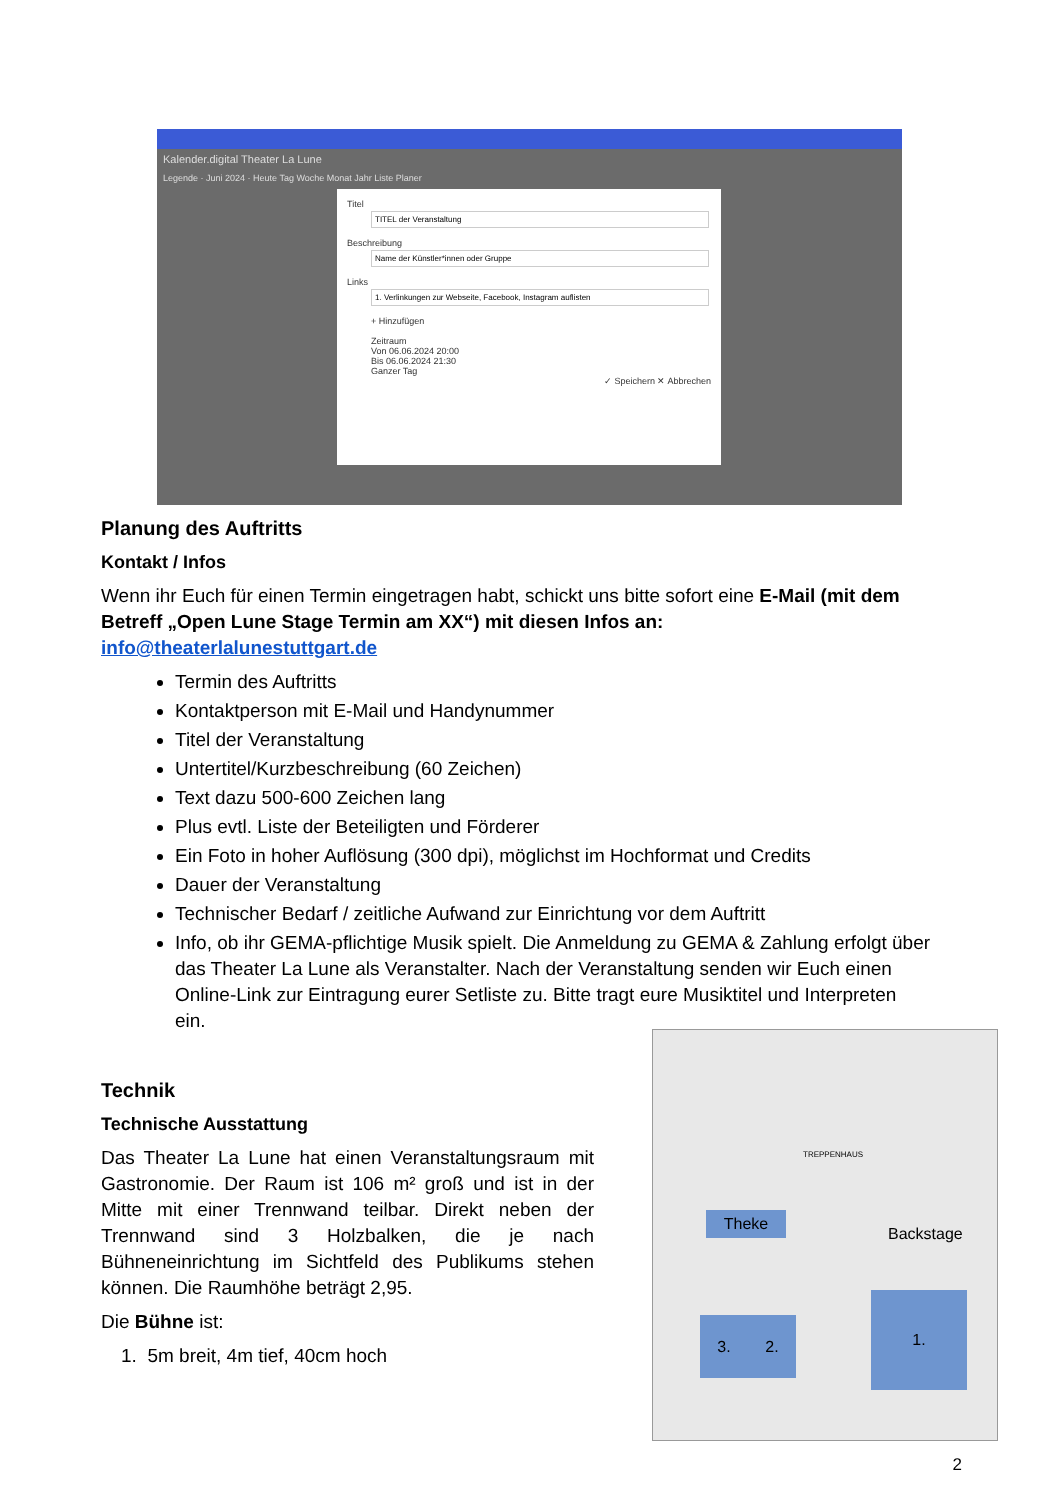Kalender.digital Theater La Lune
Legende · Juni 2024 · Heute Tag Woche Monat Jahr Liste Planer
TitelBeschreibungLinks
+ Hinzufügen
Zeitraum
Von 06.06.2024 20:00
Bis 06.06.2024 21:30
Ganzer Tag
✓ Speichern ✕ Abbrechen
Planung des Auftritts
Kontakt / Infos
Wenn ihr Euch für einen Termin eingetragen habt, schickt uns bitte sofort eine E-Mail (mit dem Betreff „Open Lune Stage Termin am XX“) mit diesen Infos an: info@theaterlalunestuttgart.de
Termin des Auftritts
Kontaktperson mit E-Mail und Handynummer
Titel der Veranstaltung
Untertitel/Kurzbeschreibung (60 Zeichen)
Text dazu 500-600 Zeichen lang
Plus evtl. Liste der Beteiligten und Förderer
Ein Foto in hoher Auflösung (300 dpi), möglichst im Hochformat und Credits
Dauer der Veranstaltung
Technischer Bedarf / zeitliche Aufwand zur Einrichtung vor dem Auftritt
Info, ob ihr GEMA-pflichtige Musik spielt. Die Anmeldung zu GEMA & Zahlung erfolgt über das Theater La Lune als Veranstalter. Nach der Veranstaltung senden wir Euch einen Online-Link zur Eintragung eurer Setliste zu. Bitte tragt eure Musiktitel und Interpreten ein.
Technik
Technische Ausstattung
Das Theater La Lune hat einen Veranstaltungsraum mit Gastronomie. Der Raum ist 106 m² groß und ist in der Mitte mit einer Trennwand teilbar. Direkt neben der Trennwand sind 3 Holzbalken, die je nach Bühneneinrichtung im Sichtfeld des Publikums stehen können. Die Raumhöhe beträgt 2,95.
Die Bühne ist:
1. 5m breit, 4m tief, 40cm hoch
TREPPENHAUS
Theke
Backstage
3. 2.
1.
2